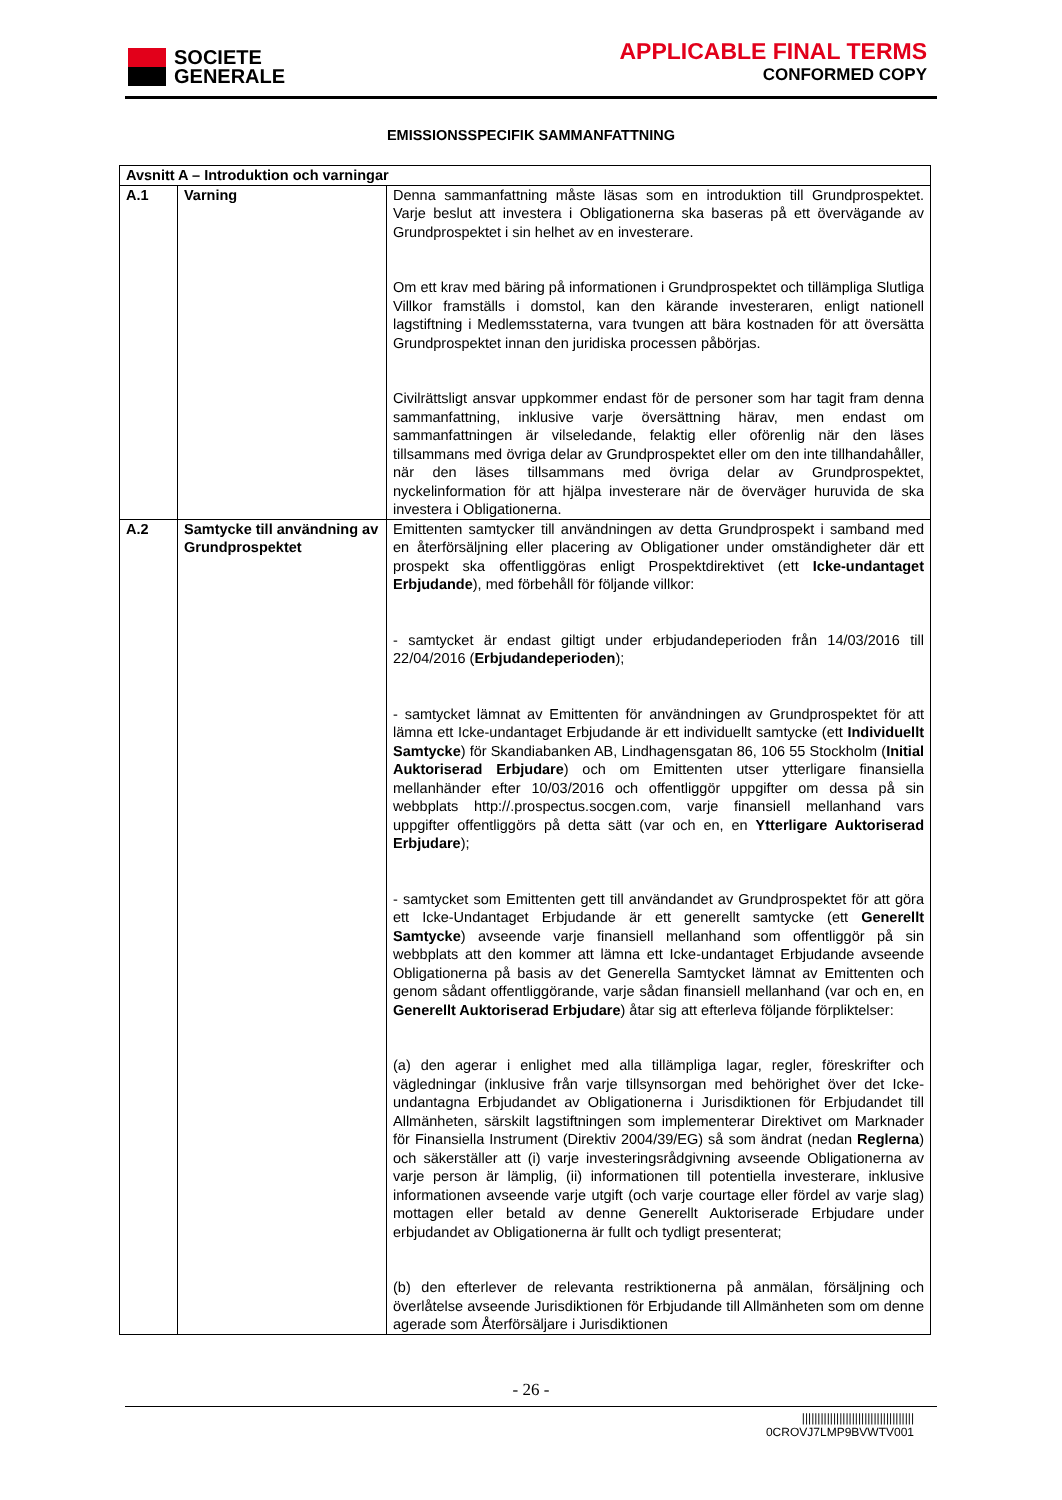SOCIETE
GENERALE
APPLICABLE FINAL TERMS
CONFORMED COPY
EMISSIONSSPECIFIK SAMMANFATTNING
| Avsnitt A – Introduktion och varningar | | |
| --- | --- | --- |
| A.1 | Varning | Denna sammanfattning måste läsas som en introduktion till Grundprospektet. Varje beslut att investera i Obligationerna ska baseras på ett övervägande av Grundprospektet i sin helhet av en investerare. Om ett krav med bäring på informationen i Grundprospektet och tillämpliga Slutliga Villkor framställs i domstol, kan den kärande investeraren, enligt nationell lagstiftning i Medlemsstaterna, vara tvungen att bära kostnaden för att översätta Grundprospektet innan den juridiska processen påbörjas. Civilrättsligt ansvar uppkommer endast för de personer som har tagit fram denna sammanfattning, inklusive varje översättning härav, men endast om sammanfattningen är vilseledande, felaktig eller oförenlig när den läses tillsammans med övriga delar av Grundprospektet eller om den inte tillhandahåller, när den läses tillsammans med övriga delar av Grundprospektet, nyckelinformation för att hjälpa investerare när de överväger huruvida de ska investera i Obligationerna. |
| A.2 | Samtycke till användning av Grundprospektet | Emittenten samtycker till användningen av detta Grundprospekt i samband med en återförsäljning eller placering av Obligationer under omständigheter där ett prospekt ska offentliggöras enligt Prospektdirektivet (ett Icke-undantaget Erbjudande ), med förbehåll för följande villkor: - samtycket är endast giltigt under erbjudandeperioden från 14/03/2016 till 22/04/2016 ( Erbjudandeperioden ); - samtycket lämnat av Emittenten för användningen av Grundprospektet för att lämna ett Icke-undantaget Erbjudande är ett individuellt samtycke (ett Individuellt Samtycke ) för Skandiabanken AB, Lindhagensgatan 86, 106 55 Stockholm ( Initial Auktoriserad Erbjudare ) och om Emittenten utser ytterligare finansiella mellanhänder efter 10/03/2016 och offentliggör uppgifter om dessa på sin webbplats http://.prospectus.socgen.com, varje finansiell mellanhand vars uppgifter offentliggörs på detta sätt (var och en, en Ytterligare Auktoriserad Erbjudare ); - samtycket som Emittenten gett till användandet av Grundprospektet för att göra ett Icke-Undantaget Erbjudande är ett generellt samtycke (ett Generellt Samtycke ) avseende varje finansiell mellanhand som offentliggör på sin webbplats att den kommer att lämna ett Icke-undantaget Erbjudande avseende Obligationerna på basis av det Generella Samtycket lämnat av Emittenten och genom sådant offentliggörande, varje sådan finansiell mellanhand (var och en, en Generellt Auktoriserad Erbjudare ) åtar sig att efterleva följande förpliktelser: (a) den agerar i enlighet med alla tillämpliga lagar, regler, föreskrifter och vägledningar (inklusive från varje tillsynsorgan med behörighet över det Icke-undantagna Erbjudandet av Obligationerna i Jurisdiktionen för Erbjudandet till Allmänheten, särskilt lagstiftningen som implementerar Direktivet om Marknader för Finansiella Instrument (Direktiv 2004/39/EG) så som ändrat (nedan Reglerna ) och säkerställer att (i) varje investeringsrådgivning avseende Obligationerna av varje person är lämplig, (ii) informationen till potentiella investerare, inklusive informationen avseende varje utgift (och varje courtage eller fördel av varje slag) mottagen eller betald av denne Generellt Auktoriserade Erbjudare under erbjudandet av Obligationerna är fullt och tydligt presenterat; (b) den efterlever de relevanta restriktionerna på anmälan, försäljning och överlåtelse avseende Jurisdiktionen för Erbjudande till Allmänheten som om denne agerade som Återförsäljare i Jurisdiktionen |
- 26 -
||||||||||||||||||||||||||||||||||||
0CROVJ7LMP9BVWTV001